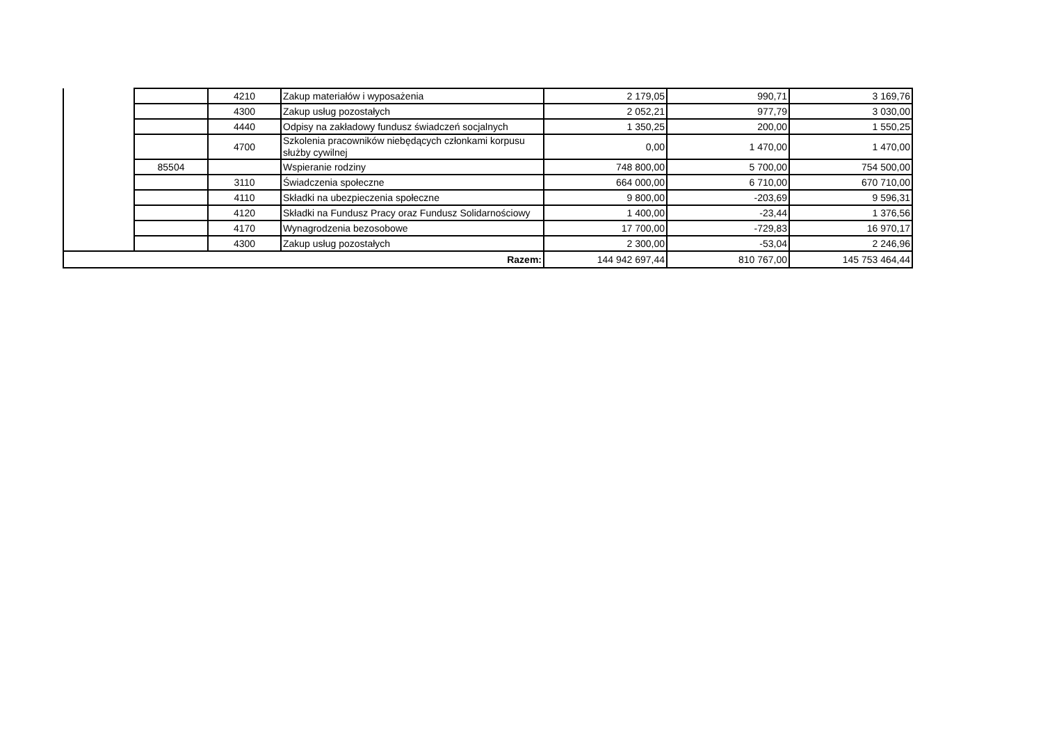| | | 4210 | Zakup materiałów i wyposażenia | 2 179,05 | 990,71 | 3 169,76 |
| | | 4300 | Zakup usług pozostałych | 2 052,21 | 977,79 | 3 030,00 |
| | | 4440 | Odpisy na zakładowy fundusz świadczeń socjalnych | 1 350,25 | 200,00 | 1 550,25 |
| | | 4700 | Szkolenia pracowników niebędących członkami korpusu służby cywilnej | 0,00 | 1 470,00 | 1 470,00 |
| | 85504 | | Wspieranie rodziny | 748 800,00 | 5 700,00 | 754 500,00 |
| | | 3110 | Świadczenia społeczne | 664 000,00 | 6 710,00 | 670 710,00 |
| | | 4110 | Składki na ubezpieczenia społeczne | 9 800,00 | -203,69 | 9 596,31 |
| | | 4120 | Składki na Fundusz Pracy oraz Fundusz Solidarnościowy | 1 400,00 | -23,44 | 1 376,56 |
| | | 4170 | Wynagrodzenia bezosobowe | 17 700,00 | -729,83 | 16 970,17 |
| | | 4300 | Zakup usług pozostałych | 2 300,00 | -53,04 | 2 246,96 |
| Razem: | | | | 144 942 697,44 | 810 767,00 | 145 753 464,44 |